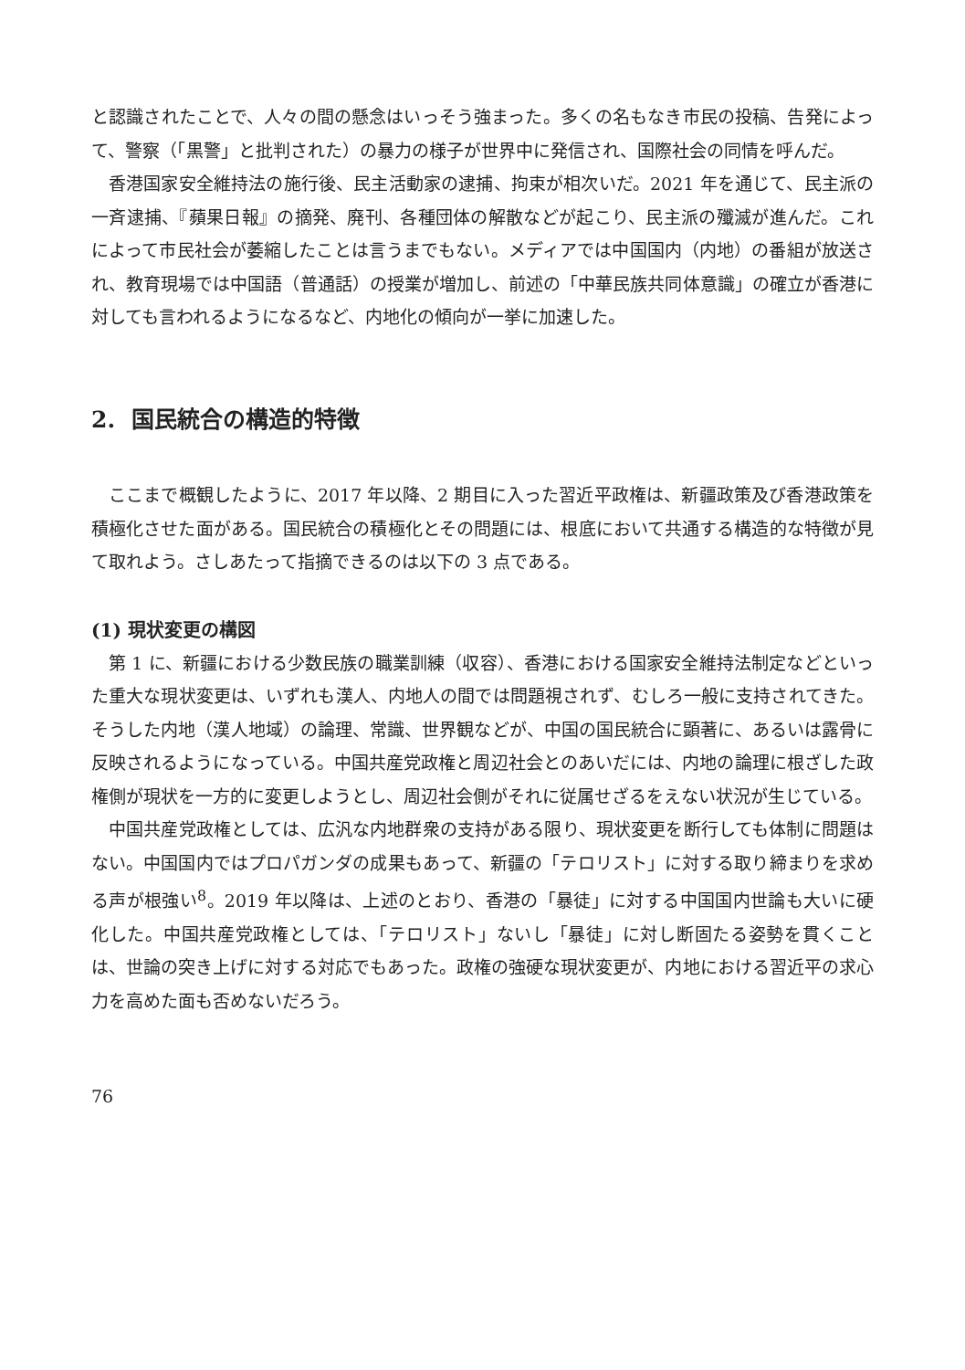と認識されたことで、人々の間の懸念はいっそう強まった。多くの名もなき市民の投稿、告発によって、警察（「黒警」と批判された）の暴力の様子が世界中に発信され、国際社会の同情を呼んだ。
香港国家安全維持法の施行後、民主活動家の逮捕、拘束が相次いだ。2021 年を通じて、民主派の一斉逮捕、『蘋果日報』の摘発、廃刊、各種団体の解散などが起こり、民主派の殲滅が進んだ。これによって市民社会が萎縮したことは言うまでもない。メディアでは中国国内（内地）の番組が放送され、教育現場では中国語（普通話）の授業が増加し、前述の「中華民族共同体意識」の確立が香港に対しても言われるようになるなど、内地化の傾向が一挙に加速した。
2. 国民統合の構造的特徴
ここまで概観したように、2017 年以降、2 期目に入った習近平政権は、新疆政策及び香港政策を積極化させた面がある。国民統合の積極化とその問題には、根底において共通する構造的な特徴が見て取れよう。さしあたって指摘できるのは以下の 3 点である。
(1) 現状変更の構図
第 1 に、新疆における少数民族の職業訓練（収容）、香港における国家安全維持法制定などといった重大な現状変更は、いずれも漢人、内地人の間では問題視されず、むしろ一般に支持されてきた。そうした内地（漢人地域）の論理、常識、世界観などが、中国の国民統合に顕著に、あるいは露骨に反映されるようになっている。中国共産党政権と周辺社会とのあいだには、内地の論理に根ざした政権側が現状を一方的に変更しようとし、周辺社会側がそれに従属せざるをえない状況が生じている。
中国共産党政権としては、広汎な内地群衆の支持がある限り、現状変更を断行しても体制に問題はない。中国国内ではプロパガンダの成果もあって、新疆の「テロリスト」に対する取り締まりを求める声が根強い<sup>8</sup>。2019 年以降は、上述のとおり、香港の「暴徒」に対する中国国内世論も大いに硬化した。中国共産党政権としては、「テロリスト」ないし「暴徒」に対し断固たる姿勢を貫くことは、世論の突き上げに対する対応でもあった。政権の強硬な現状変更が、内地における習近平の求心力を高めた面も否めないだろう。
76